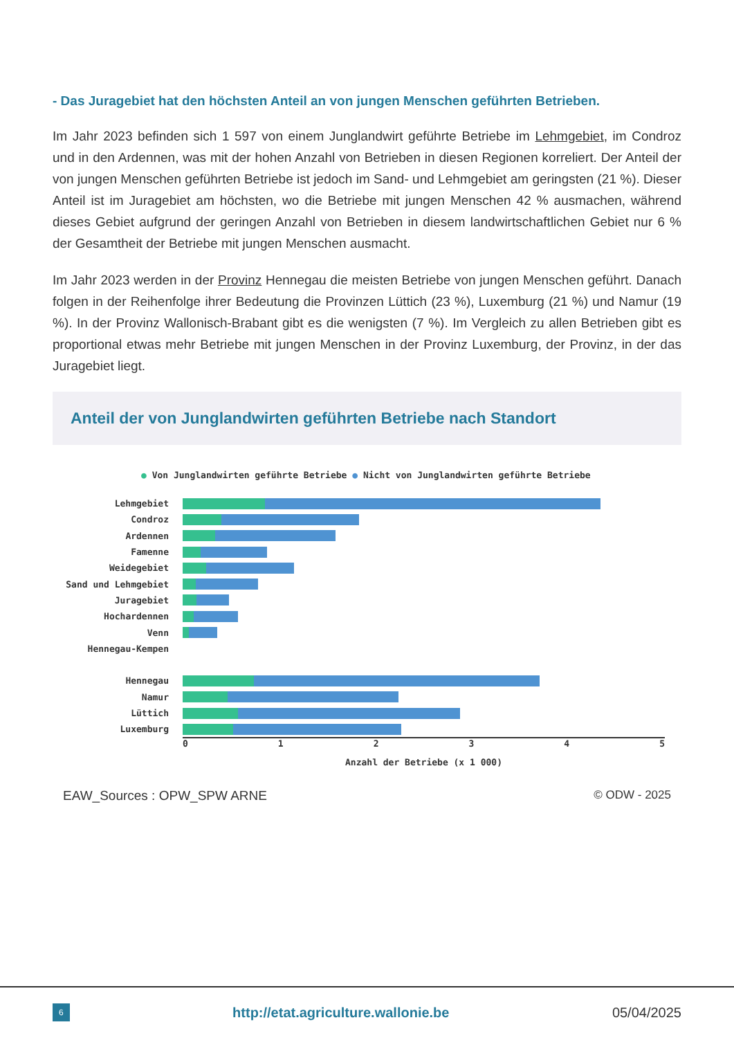- Das Juragebiet hat den höchsten Anteil an von jungen Menschen geführten Betrieben.
Im Jahr 2023 befinden sich 1 597 von einem Junglandwirt geführte Betriebe im Lehmgebiet, im Condroz und in den Ardennen, was mit der hohen Anzahl von Betrieben in diesen Regionen korreliert. Der Anteil der von jungen Menschen geführten Betriebe ist jedoch im Sand- und Lehmgebiet am geringsten (21 %). Dieser Anteil ist im Juragebiet am höchsten, wo die Betriebe mit jungen Menschen 42 % ausmachen, während dieses Gebiet aufgrund der geringen Anzahl von Betrieben in diesem landwirtschaftlichen Gebiet nur 6 % der Gesamtheit der Betriebe mit jungen Menschen ausmacht.
Im Jahr 2023 werden in der Provinz Hennegau die meisten Betriebe von jungen Menschen geführt. Danach folgen in der Reihenfolge ihrer Bedeutung die Provinzen Lüttich (23 %), Luxemburg (21 %) und Namur (19 %). In der Provinz Wallonisch-Brabant gibt es die wenigsten (7 %). Im Vergleich zu allen Betrieben gibt es proportional etwas mehr Betriebe mit jungen Menschen in der Provinz Luxemburg, der Provinz, in der das Juragebiet liegt.
Anteil der von Junglandwirten geführten Betriebe nach Standort
● Von Junglandwirten geführte Betriebe ● Nicht von Junglandwirten geführte Betriebe
Lehmgebiet
Condroz
Ardennen
Famenne
Weidegebiet
Sand und Lehmgebiet
Juragebiet
Hochardennen
Venn
Hennegau-Kempen
Hennegau
Namur
Lüttich
Luxemburg
0 1 2 3 4 5
Anzahl der Betriebe (x 1 000)
EAW_Sources : OPW_SPW ARNE © ODW - 2025
6 http://etat.agriculture.wallonie.be 05/04/2025